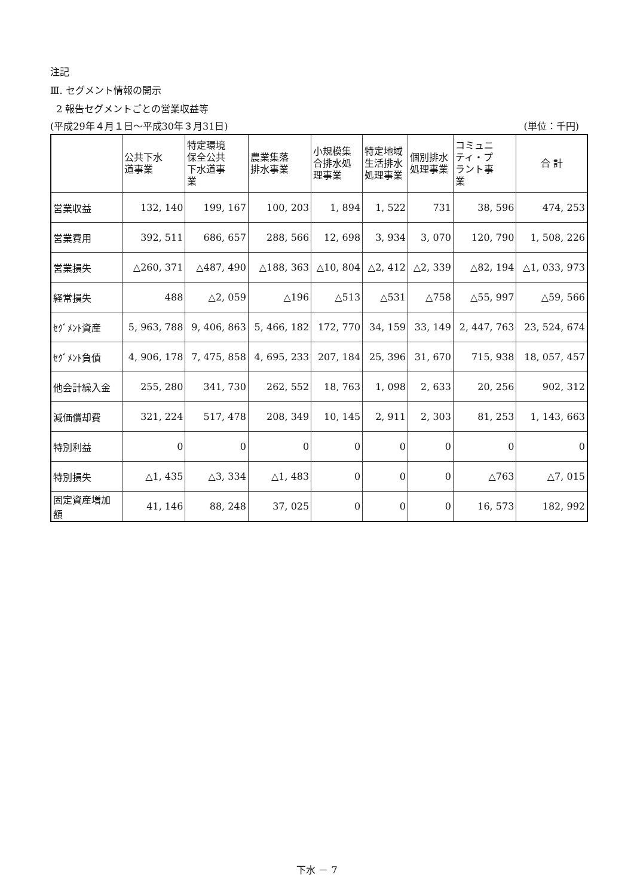注記
Ⅲ. セグメント情報の開示
2 報告セグメントごとの営業収益等
(平成29年４月１日～平成30年３月31日) (単位：千円)
| | 公共下水 道事業 | 特定環境 保全公共 下水道事 業 | 農業集落 排水事業 | 小規模集 合排水処 理事業 | 特定地域 生活排水 処理事業 | 個別排水 処理事業 | コミュニ ティ・プ ラント事 業 | 合 計 |
| --- | --- | --- | --- | --- | --- | --- | --- | --- |
| 営業収益 | 132, 140 | 199, 167 | 100, 203 | 1, 894 | 1, 522 | 731 | 38, 596 | 474, 253 |
| 営業費用 | 392, 511 | 686, 657 | 288, 566 | 12, 698 | 3, 934 | 3, 070 | 120, 790 | 1, 508, 226 |
| 営業損失 | △260, 371 | △487, 490 | △188, 363 | △10, 804 | △2, 412 | △2, 339 | △82, 194 | △1, 033, 973 |
| 経常損失 | 488 | △2, 059 | △196 | △513 | △531 | △758 | △55, 997 | △59, 566 |
| ｾｸﾞﾒﾝﾄ資産 | 5, 963, 788 | 9, 406, 863 | 5, 466, 182 | 172, 770 | 34, 159 | 33, 149 | 2, 447, 763 | 23, 524, 674 |
| ｾｸﾞﾒﾝﾄ負債 | 4, 906, 178 | 7, 475, 858 | 4, 695, 233 | 207, 184 | 25, 396 | 31, 670 | 715, 938 | 18, 057, 457 |
| 他会計繰入金 | 255, 280 | 341, 730 | 262, 552 | 18, 763 | 1, 098 | 2, 633 | 20, 256 | 902, 312 |
| 減価償却費 | 321, 224 | 517, 478 | 208, 349 | 10, 145 | 2, 911 | 2, 303 | 81, 253 | 1, 143, 663 |
| 特別利益 | 0 | 0 | 0 | 0 | 0 | 0 | 0 | 0 |
| 特別損失 | △1, 435 | △3, 334 | △1, 483 | 0 | 0 | 0 | △763 | △7, 015 |
| 固定資産増加 額 | 41, 146 | 88, 248 | 37, 025 | 0 | 0 | 0 | 16, 573 | 182, 992 |
下水 － 7